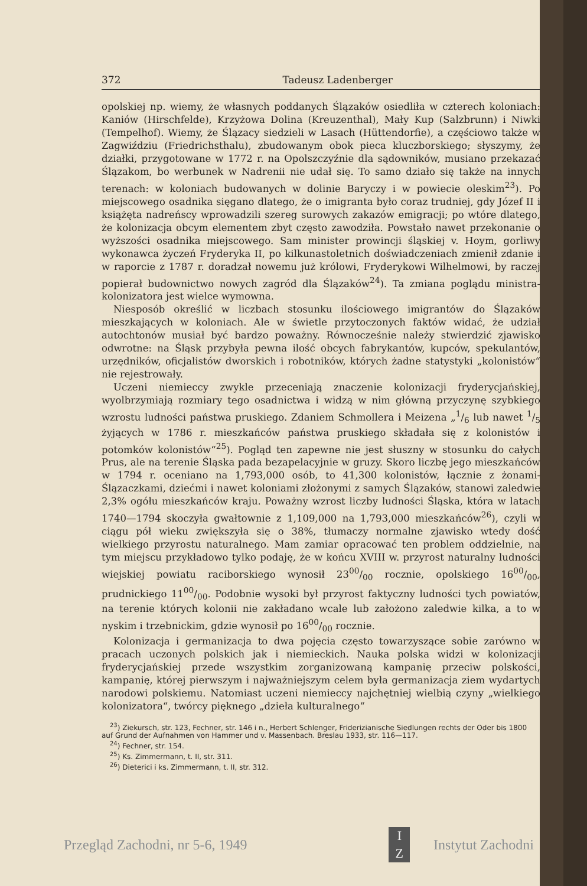372 Tadeusz Ladenberger
opolskiej np. wiemy, że własnych poddanych Ślązaków osiedliła w czterech koloniach: Kaniów (Hirschfelde), Krzyżowa Dolina (Kreuzenthal), Mały Kup (Salzbrunn) i Niwki (Tempelhof). Wiemy, że Ślązacy siedzieli w Lasach (Hüttendorfie), a częściowo także w Zagwiździu (Friedrichsthalu), zbudowanym obok pieca kluczborskiego; słyszymy, że działki, przygotowane w 1772 r. na Opolszczyźnie dla sądowników, musiano przekazać Ślązakom, bo werbunek w Nadrenii nie udał się. To samo działo się także na innych terenach: w koloniach budowanych w dolinie Baryczy i w powiecie oleskim<sup>23</sup>). Po miejscowego osadnika sięgano dlatego, że o imigranta było coraz trudniej, gdy Józef II i książęta nadreńscy wprowadzili szereg surowych zakazów emigracji; po wtóre dlatego, że kolonizacja obcym elementem zbyt często zawodziła. Powstało nawet przekonanie o wyższości osadnika miejscowego. Sam minister prowincji śląskiej v. Hoym, gorliwy wykonawca życzeń Fryderyka II, po kilkunastoletnich doświadczeniach zmienił zdanie i w raporcie z 1787 r. doradzał nowemu już królowi, Fryderykowi Wilhelmowi, by raczej popierał budownictwo nowych zagród dla Ślązaków<sup>24</sup>). Ta zmiana poglądu ministra-kolonizatora jest wielce wymowna.
Niesposób określić w liczbach stosunku ilościowego imigrantów do Ślązaków mieszkających w koloniach. Ale w świetle przytoczonych faktów widać, że udział autochtonów musiał być bardzo poważny. Równocześnie należy stwierdzić zjawisko odwrotne: na Śląsk przybyła pewna ilość obcych fabrykantów, kupców, spekulantów, urzędników, oficjalistów dworskich i robotników, których żadne statystyki „kolonistów“ nie rejestrowały.
Uczeni niemieccy zwykle przeceniają znaczenie kolonizacji fryderycjańskiej, wyolbrzymiają rozmiary tego osadnictwa i widzą w nim główną przyczynę szybkiego wzrostu ludności państwa pruskiego. Zdaniem Schmollera i Meizena „1/6 lub nawet 1/5 żyjących w 1786 r. mieszkańców państwa pruskiego składała się z kolonistów i potomków kolonistów“<sup>25</sup>). Pogląd ten zapewne nie jest słuszny w stosunku do całych Prus, ale na terenie Śląska pada bezapelacyjnie w gruzy. Skoro liczbę jego mieszkańców w 1794 r. oceniano na 1,793,000 osób, to 41,300 kolonistów, łącznie z żonami-Ślązaczkami, dziećmi i nawet koloniami złożonymi z samych Ślązaków, stanowi zaledwie 2,3% ogółu mieszkańców kraju. Poważny wzrost liczby ludności Śląska, która w latach 1740—1794 skoczyła gwałtownie z 1,109,000 na 1,793,000 mieszkańców<sup>26</sup>), czyli w ciągu pół wieku zwiększyła się o 38%, tłumaczy normalne zjawisko wtedy dość wielkiego przyrostu naturalnego. Mam zamiar opracować ten problem oddzielnie, na tym miejscu przykładowo tylko podaję, że w końcu XVIII w. przyrost naturalny ludności wiejskiej powiatu raciborskiego wynosił 2300/00 rocznie, opolskiego 1600/00, prudnickiego 1100/00. Podobnie wysoki był przyrost faktyczny ludności tych powiatów, na terenie których kolonii nie zakładano wcale lub założono zaledwie kilka, a to w nyskim i trzebnickim, gdzie wynosił po 1600/00 rocznie.
Kolonizacja i germanizacja to dwa pojęcia często towarzyszące sobie zarówno w pracach uczonych polskich jak i niemieckich. Nauka polska widzi w kolonizacji fryderycjańskiej przede wszystkim zorganizowaną kampanię przeciw polskości, kampanię, której pierwszym i najważniejszym celem była germanizacja ziem wydartych narodowi polskiemu. Natomiast uczeni niemieccy najchętniej wielbią czyny „wielkiego kolonizatora“, twórcy pięknego „dzieła kulturalnego“
<sup>23</sup>) Ziekursch, str. 123, Fechner, str. 146 i n., Herbert Schlenger, Friderizianische Siedlungen rechts der Oder bis 1800 auf Grund der Aufnahmen von Hammer und v. Massenbach. Breslau 1933, str. 116—117.
<sup>24</sup>) Fechner, str. 154.
<sup>25</sup>) Ks. Zimmermann, t. II, str. 311.
<sup>26</sup>) Dieterici i ks. Zimmermann, t. II, str. 312.
Przegląd Zachodni, nr 5-6, 1949
I
Z
Instytut Zachodni